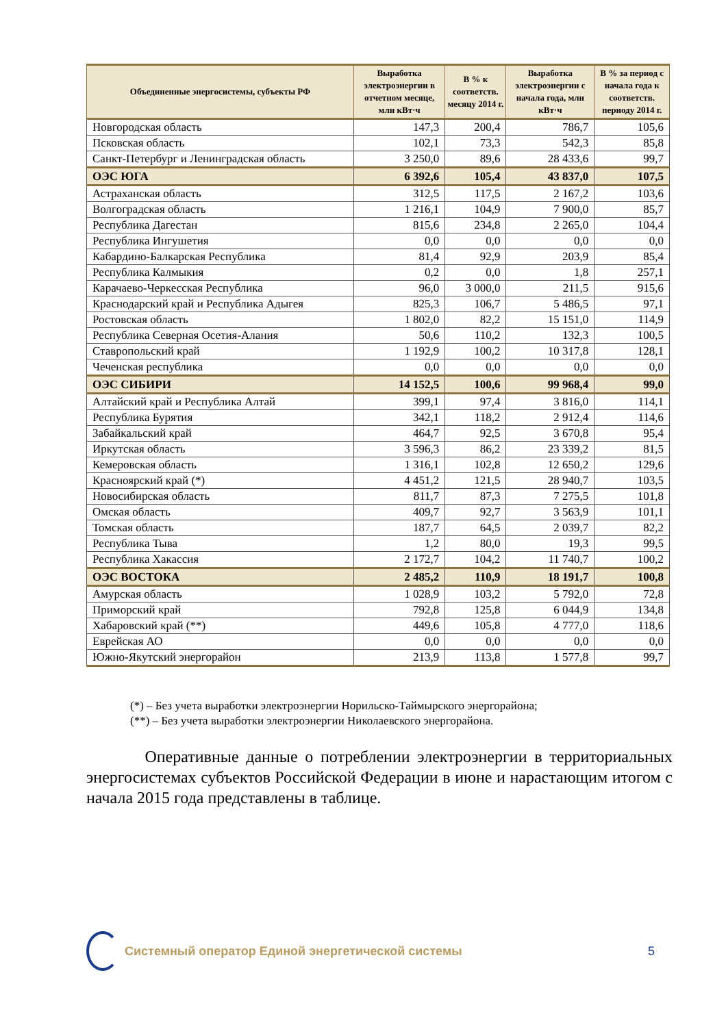| Объединенные энергосистемы, субъекты РФ | Выработка электроэнергии в отчетном месяце, млн кВт·ч | В % к соответств. месяцу 2014 г. | Выработка электроэнергии с начала года, млн кВт·ч | В % за период с начала года к соответств. периоду 2014 г. |
| --- | --- | --- | --- | --- |
| Новгородская область | 147,3 | 200,4 | 786,7 | 105,6 |
| Псковская область | 102,1 | 73,3 | 542,3 | 85,8 |
| Санкт-Петербург и Ленинградская область | 3 250,0 | 89,6 | 28 433,6 | 99,7 |
| ОЭС ЮГА | 6 392,6 | 105,4 | 43 837,0 | 107,5 |
| Астраханская область | 312,5 | 117,5 | 2 167,2 | 103,6 |
| Волгоградская область | 1 216,1 | 104,9 | 7 900,0 | 85,7 |
| Республика Дагестан | 815,6 | 234,8 | 2 265,0 | 104,4 |
| Республика Ингушетия | 0,0 | 0,0 | 0,0 | 0,0 |
| Кабардино-Балкарская Республика | 81,4 | 92,9 | 203,9 | 85,4 |
| Республика Калмыкия | 0,2 | 0,0 | 1,8 | 257,1 |
| Карачаево-Черкесская Республика | 96,0 | 3 000,0 | 211,5 | 915,6 |
| Краснодарский край и Республика Адыгея | 825,3 | 106,7 | 5 486,5 | 97,1 |
| Ростовская область | 1 802,0 | 82,2 | 15 151,0 | 114,9 |
| Республика Северная Осетия-Алания | 50,6 | 110,2 | 132,3 | 100,5 |
| Ставропольский край | 1 192,9 | 100,2 | 10 317,8 | 128,1 |
| Чеченская республика | 0,0 | 0,0 | 0,0 | 0,0 |
| ОЭС СИБИРИ | 14 152,5 | 100,6 | 99 968,4 | 99,0 |
| Алтайский край и Республика Алтай | 399,1 | 97,4 | 3 816,0 | 114,1 |
| Республика Бурятия | 342,1 | 118,2 | 2 912,4 | 114,6 |
| Забайкальский край | 464,7 | 92,5 | 3 670,8 | 95,4 |
| Иркутская область | 3 596,3 | 86,2 | 23 339,2 | 81,5 |
| Кемеровская область | 1 316,1 | 102,8 | 12 650,2 | 129,6 |
| Красноярский край (*) | 4 451,2 | 121,5 | 28 940,7 | 103,5 |
| Новосибирская область | 811,7 | 87,3 | 7 275,5 | 101,8 |
| Омская область | 409,7 | 92,7 | 3 563,9 | 101,1 |
| Томская область | 187,7 | 64,5 | 2 039,7 | 82,2 |
| Республика Тыва | 1,2 | 80,0 | 19,3 | 99,5 |
| Республика Хакассия | 2 172,7 | 104,2 | 11 740,7 | 100,2 |
| ОЭС ВОСТОКА | 2 485,2 | 110,9 | 18 191,7 | 100,8 |
| Амурская область | 1 028,9 | 103,2 | 5 792,0 | 72,8 |
| Приморский край | 792,8 | 125,8 | 6 044,9 | 134,8 |
| Хабаровский край (**) | 449,6 | 105,8 | 4 777,0 | 118,6 |
| Еврейская АО | 0,0 | 0,0 | 0,0 | 0,0 |
| Южно-Якутский энергорайон | 213,9 | 113,8 | 1 577,8 | 99,7 |
(*) – Без учета выработки электроэнергии Норильско-Таймырского энергорайона;
(**) – Без учета выработки электроэнергии Николаевского энергорайона.
Оперативные данные о потреблении электроэнергии в территориальных энергосистемах субъектов Российской Федерации в июне и нарастающим итогом с начала 2015 года представлены в таблице.
Системный оператор Единой энергетической системы
5